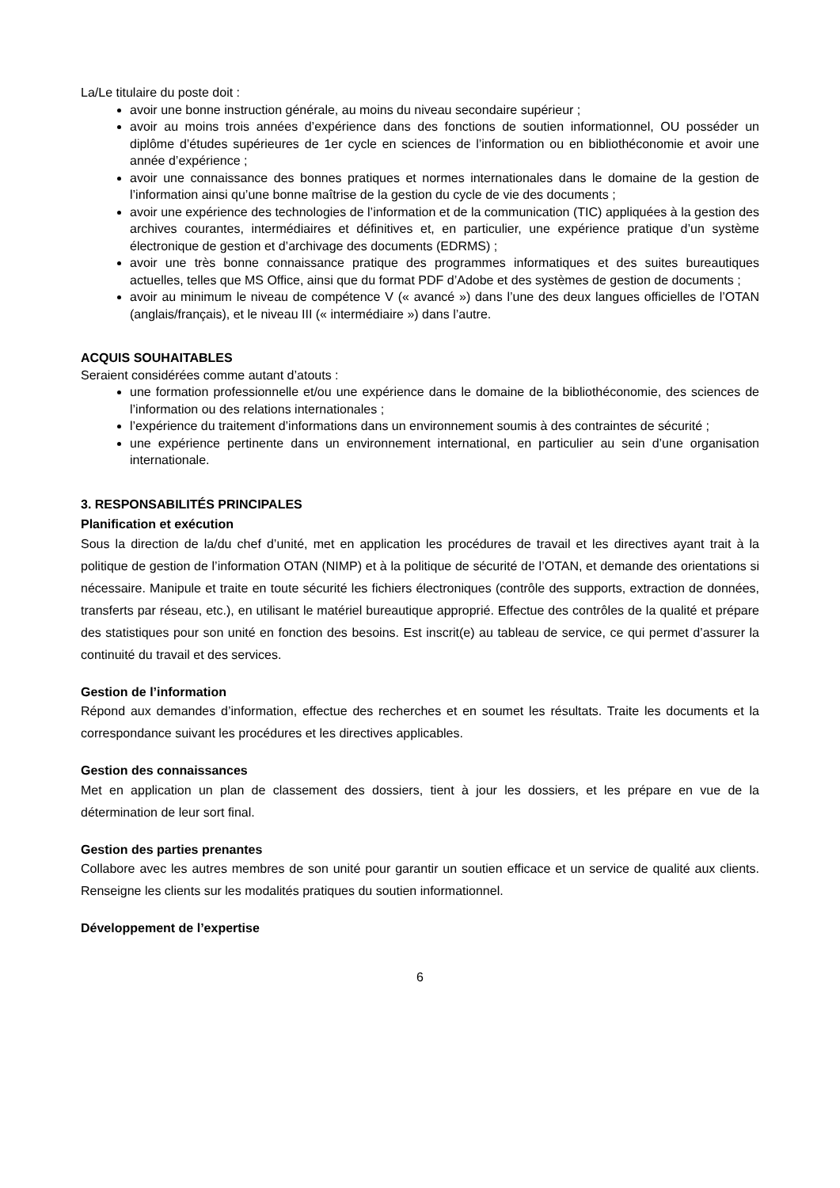La/Le titulaire du poste doit :
avoir une bonne instruction générale, au moins du niveau secondaire supérieur ;
avoir au moins trois années d’expérience dans des fonctions de soutien informationnel, OU posséder un diplôme d’études supérieures de 1er cycle en sciences de l’information ou en bibliothéconomie et avoir une année d’expérience ;
avoir une connaissance des bonnes pratiques et normes internationales dans le domaine de la gestion de l’information ainsi qu’une bonne maîtrise de la gestion du cycle de vie des documents ;
avoir une expérience des technologies de l’information et de la communication (TIC) appliquées à la gestion des archives courantes, intermédiaires et définitives et, en particulier, une expérience pratique d’un système électronique de gestion et d’archivage des documents (EDRMS) ;
avoir une très bonne connaissance pratique des programmes informatiques et des suites bureautiques actuelles, telles que MS Office, ainsi que du format PDF d’Adobe et des systèmes de gestion de documents ;
avoir au minimum le niveau de compétence V (« avancé ») dans l’une des deux langues officielles de l’OTAN (anglais/français), et le niveau III (« intermédiaire ») dans l’autre.
ACQUIS SOUHAITABLES
Seraient considérées comme autant d’atouts :
une formation professionnelle et/ou une expérience dans le domaine de la bibliothéconomie, des sciences de l’information ou des relations internationales ;
l’expérience du traitement d’informations dans un environnement soumis à des contraintes de sécurité ;
une expérience pertinente dans un environnement international, en particulier au sein d’une organisation internationale.
3. RESPONSABILITÉS PRINCIPALES
Planification et exécution
Sous la direction de la/du chef d’unité, met en application les procédures de travail et les directives ayant trait à la politique de gestion de l’information OTAN (NIMP) et à la politique de sécurité de l’OTAN, et demande des orientations si nécessaire. Manipule et traite en toute sécurité les fichiers électroniques (contrôle des supports, extraction de données, transferts par réseau, etc.), en utilisant le matériel bureautique approprié. Effectue des contrôles de la qualité et prépare des statistiques pour son unité en fonction des besoins. Est inscrit(e) au tableau de service, ce qui permet d’assurer la continuité du travail et des services.
Gestion de l’information
Répond aux demandes d’information, effectue des recherches et en soumet les résultats. Traite les documents et la correspondance suivant les procédures et les directives applicables.
Gestion des connaissances
Met en application un plan de classement des dossiers, tient à jour les dossiers, et les prépare en vue de la détermination de leur sort final.
Gestion des parties prenantes
Collabore avec les autres membres de son unité pour garantir un soutien efficace et un service de qualité aux clients. Renseigne les clients sur les modalités pratiques du soutien informationnel.
Développement de l’expertise
6